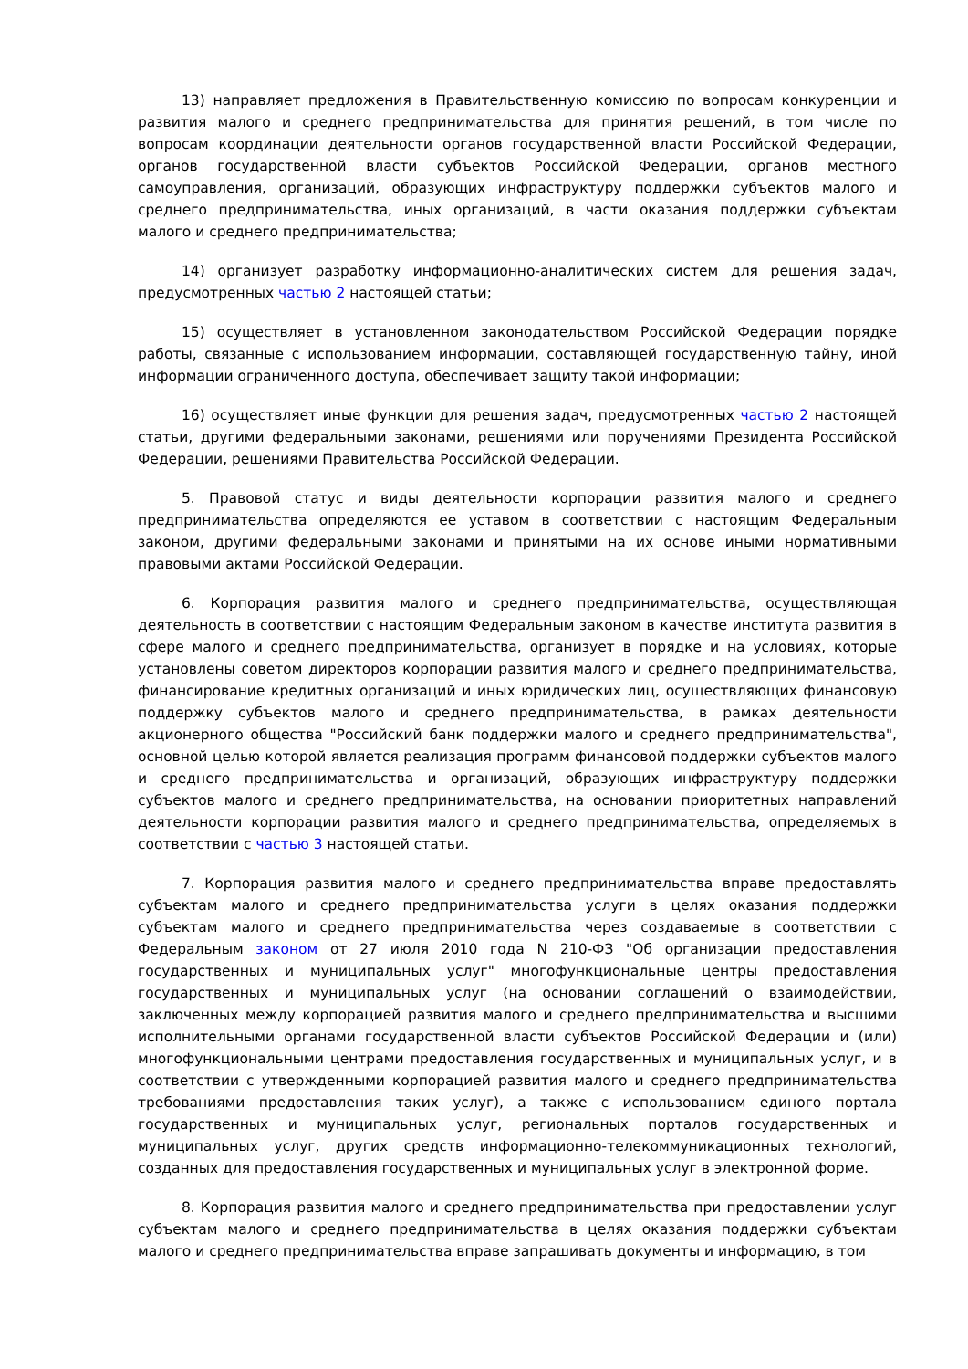13) направляет предложения в Правительственную комиссию по вопросам конкуренции и развития малого и среднего предпринимательства для принятия решений, в том числе по вопросам координации деятельности органов государственной власти Российской Федерации, органов государственной власти субъектов Российской Федерации, органов местного самоуправления, организаций, образующих инфраструктуру поддержки субъектов малого и среднего предпринимательства, иных организаций, в части оказания поддержки субъектам малого и среднего предпринимательства;
14) организует разработку информационно-аналитических систем для решения задач, предусмотренных частью 2 настоящей статьи;
15) осуществляет в установленном законодательством Российской Федерации порядке работы, связанные с использованием информации, составляющей государственную тайну, иной информации ограниченного доступа, обеспечивает защиту такой информации;
16) осуществляет иные функции для решения задач, предусмотренных частью 2 настоящей статьи, другими федеральными законами, решениями или поручениями Президента Российской Федерации, решениями Правительства Российской Федерации.
5. Правовой статус и виды деятельности корпорации развития малого и среднего предпринимательства определяются ее уставом в соответствии с настоящим Федеральным законом, другими федеральными законами и принятыми на их основе иными нормативными правовыми актами Российской Федерации.
6. Корпорация развития малого и среднего предпринимательства, осуществляющая деятельность в соответствии с настоящим Федеральным законом в качестве института развития в сфере малого и среднего предпринимательства, организует в порядке и на условиях, которые установлены советом директоров корпорации развития малого и среднего предпринимательства, финансирование кредитных организаций и иных юридических лиц, осуществляющих финансовую поддержку субъектов малого и среднего предпринимательства, в рамках деятельности акционерного общества "Российский банк поддержки малого и среднего предпринимательства", основной целью которой является реализация программ финансовой поддержки субъектов малого и среднего предпринимательства и организаций, образующих инфраструктуру поддержки субъектов малого и среднего предпринимательства, на основании приоритетных направлений деятельности корпорации развития малого и среднего предпринимательства, определяемых в соответствии с частью 3 настоящей статьи.
7. Корпорация развития малого и среднего предпринимательства вправе предоставлять субъектам малого и среднего предпринимательства услуги в целях оказания поддержки субъектам малого и среднего предпринимательства через создаваемые в соответствии с Федеральным законом от 27 июля 2010 года N 210-ФЗ "Об организации предоставления государственных и муниципальных услуг" многофункциональные центры предоставления государственных и муниципальных услуг (на основании соглашений о взаимодействии, заключенных между корпорацией развития малого и среднего предпринимательства и высшими исполнительными органами государственной власти субъектов Российской Федерации и (или) многофункциональными центрами предоставления государственных и муниципальных услуг, и в соответствии с утвержденными корпорацией развития малого и среднего предпринимательства требованиями предоставления таких услуг), а также с использованием единого портала государственных и муниципальных услуг, региональных порталов государственных и муниципальных услуг, других средств информационно-телекоммуникационных технологий, созданных для предоставления государственных и муниципальных услуг в электронной форме.
8. Корпорация развития малого и среднего предпринимательства при предоставлении услуг субъектам малого и среднего предпринимательства в целях оказания поддержки субъектам малого и среднего предпринимательства вправе запрашивать документы и информацию, в том